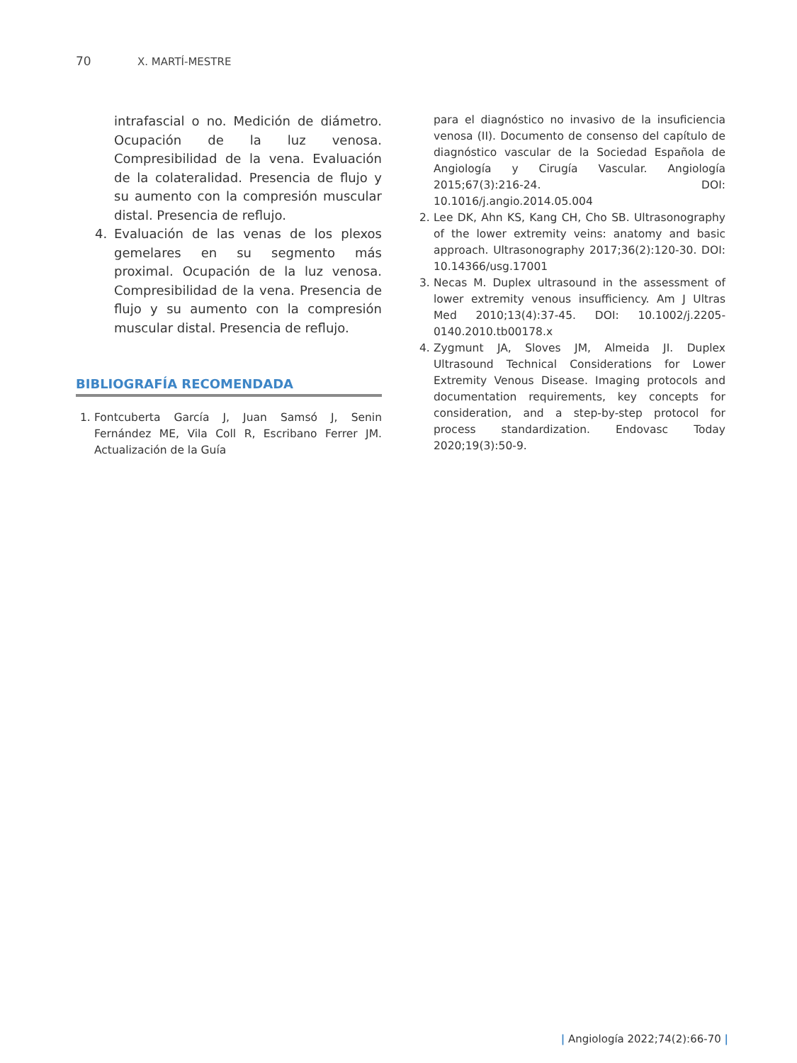70 X. MARTÍ-MESTRE
intrafascial o no. Medición de diámetro. Ocupación de la luz venosa. Compresibilidad de la vena. Evaluación de la colateralidad. Presencia de flujo y su aumento con la compresión muscular distal. Presencia de reflujo.
4. Evaluación de las venas de los plexos gemelares en su segmento más proximal. Ocupación de la luz venosa. Compresibilidad de la vena. Presencia de flujo y su aumento con la compresión muscular distal. Presencia de reflujo.
BIBLIOGRAFÍA RECOMENDADA
1. Fontcuberta García J, Juan Samsó J, Senin Fernández ME, Vila Coll R, Escribano Ferrer JM. Actualización de la Guía
para el diagnóstico no invasivo de la insuficiencia venosa (II). Documento de consenso del capítulo de diagnóstico vascular de la Sociedad Española de Angiología y Cirugía Vascular. Angiología 2015;67(3):216-24. DOI: 10.1016/j.angio.2014.05.004
2. Lee DK, Ahn KS, Kang CH, Cho SB. Ultrasonography of the lower extremity veins: anatomy and basic approach. Ultrasonography 2017;36(2):120-30. DOI: 10.14366/usg.17001
3. Necas M. Duplex ultrasound in the assessment of lower extremity venous insufficiency. Am J Ultras Med 2010;13(4):37-45. DOI: 10.1002/j.2205-0140.2010.tb00178.x
4. Zygmunt JA, Sloves JM, Almeida JI. Duplex Ultrasound Technical Considerations for Lower Extremity Venous Disease. Imaging protocols and documentation requirements, key concepts for consideration, and a step-by-step protocol for process standardization. Endovasc Today 2020;19(3):50-9.
| Angiología 2022;74(2):66-70 |